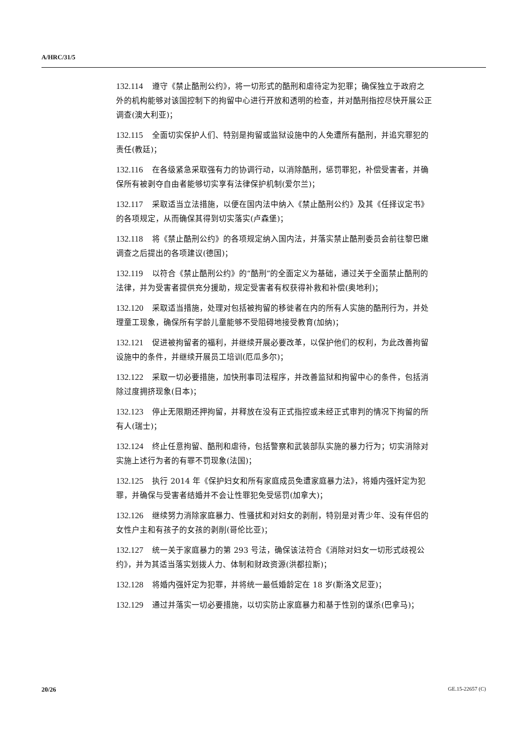A/HRC/31/5
132.114 遵守《禁止酷刑公约》，将一切形式的酷刑和虐待定为犯罪；确保独立于政府之外的机构能够对该国控制下的拘留中心进行开放和透明的检查，并对酷刑指控尽快开展公正调查(澳大利亚)；
132.115 全面切实保护人们、特别是拘留或监狱设施中的人免遭所有酷刑，并追究罪犯的责任(教廷)；
132.116 在各级紧急采取强有力的协调行动，以消除酷刑，惩罚罪犯，补偿受害者，并确保所有被剥夺自由者能够切实享有法律保护机制(爱尔兰)；
132.117 采取适当立法措施，以便在国内法中纳入《禁止酷刑公约》及其《任择议定书》的各项规定，从而确保其得到切实落实(卢森堡)；
132.118 将《禁止酷刑公约》的各项规定纳入国内法，并落实禁止酷刑委员会前往黎巴嫩调查之后提出的各项建议(德国)；
132.119 以符合《禁止酷刑公约》的“酷刑”的全面定义为基础，通过关于全面禁止酷刑的法律，并为受害者提供充分援助，规定受害者有权获得补救和补偿(奥地利)；
132.120 采取适当措施，处理对包括被拘留的移徙者在内的所有人实施的酷刑行为，并处理童工现象，确保所有学龄儿童能够不受阻碍地接受教育(加纳)；
132.121 促进被拘留者的福利，并继续开展必要改革，以保护他们的权利，为此改善拘留设施中的条件，并继续开展员工培训(厄瓜多尔)；
132.122 采取一切必要措施，加快刑事司法程序，并改善监狱和拘留中心的条件，包括消除过度拥挤现象(日本)；
132.123 停止无限期还押拘留，并释放在没有正式指控或未经正式审判的情况下拘留的所有人(瑞士)；
132.124 终止任意拘留、酷刑和虐待，包括警察和武装部队实施的暴力行为；切实消除对实施上述行为者的有罪不罚现象(法国)；
132.125 执行 2014 年《保护妇女和所有家庭成员免遭家庭暴力法》，将婚内强奸定为犯罪，并确保与受害者结婚并不会让性罪犯免受惩罚(加拿大)；
132.126 继续努力消除家庭暴力、性骚扰和对妇女的剥削，特别是对青少年、没有伴侣的女性户主和有孩子的女孩的剥削(哥伦比亚)；
132.127 统一关于家庭暴力的第 293 号法，确保该法符合《消除对妇女一切形式歧视公约》，并为其适当落实划拨人力、体制和财政资源(洪都拉斯)；
132.128 将婚内强奸定为犯罪，并将统一最低婚龄定在 18 岁(斯洛文尼亚)；
132.129 通过并落实一切必要措施，以切实防止家庭暴力和基于性别的谋杀(巴拿马)；
20/26 GE.15-22657 (C)